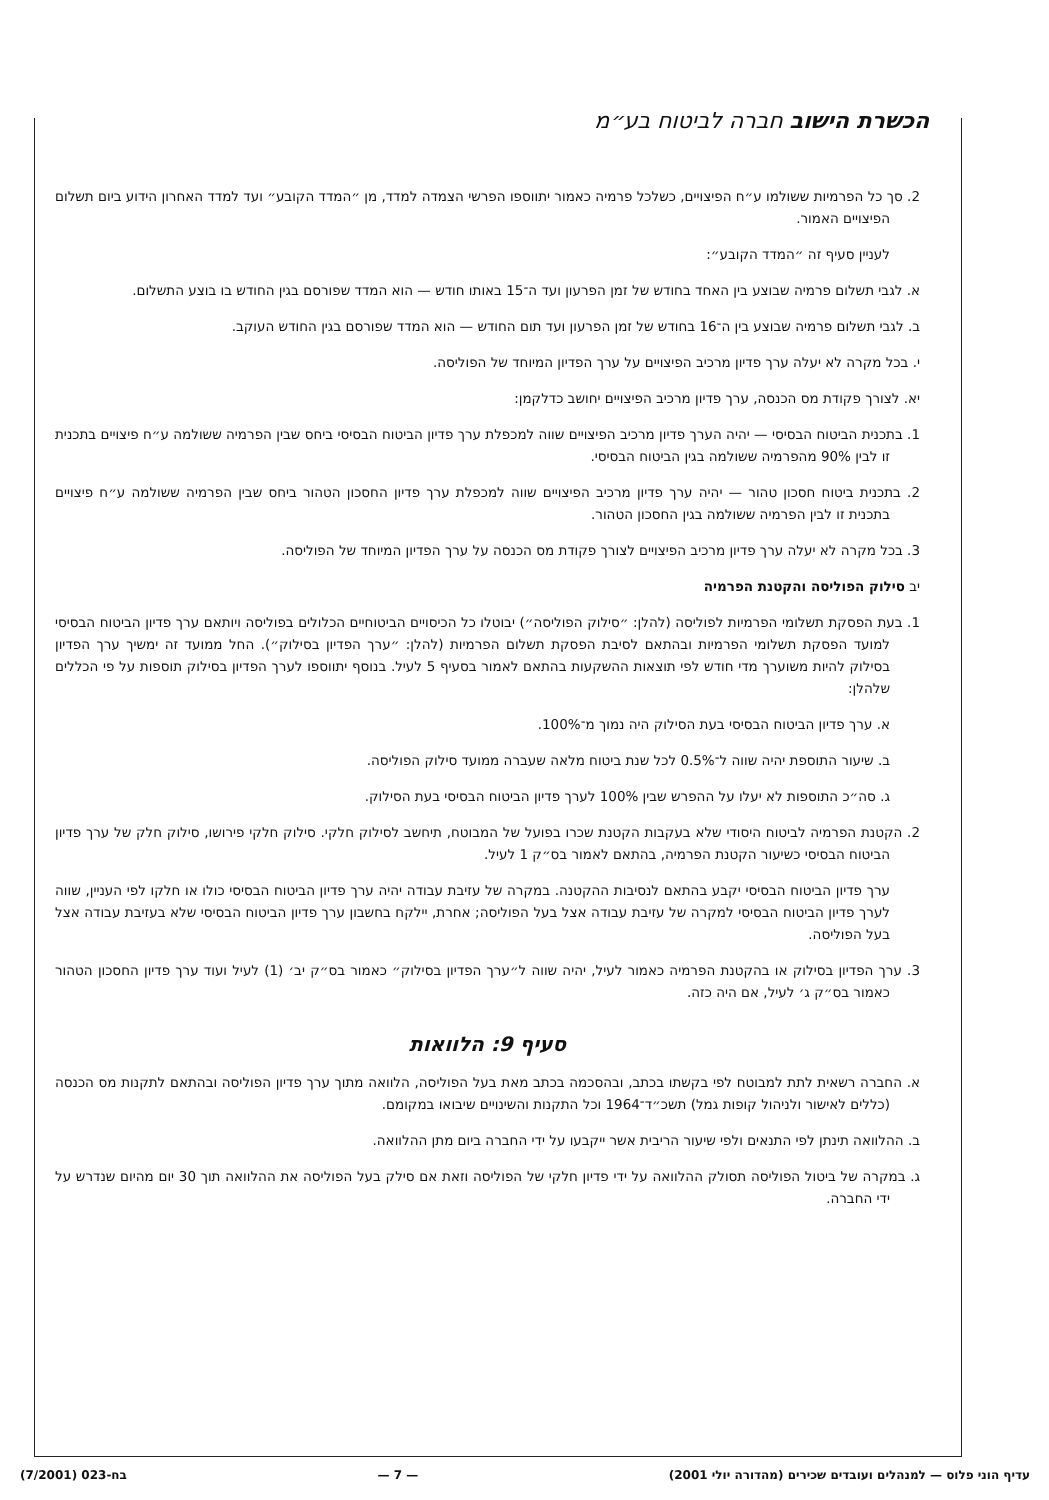הכשרת הישוב חברה לביטוח בע״מ
2. סך כל הפרמיות ששולמו ע״ח הפיצויים, כשלכל פרמיה כאמור יתווספו הפרשי הצמדה למדד, מן ״המדד הקובע״ ועד למדד האחרון הידוע ביום תשלום הפיצויים האמור.
לעניין סעיף זה ״המדד הקובע״:
א. לגבי תשלום פרמיה שבוצע בין האחד בחודש של זמן הפרעון ועד ה־15 באותו חודש — הוא המדד שפורסם בגין החודש בו בוצע התשלום.
ב. לגבי תשלום פרמיה שבוצע בין ה־16 בחודש של זמן הפרעון ועד תום החודש — הוא המדד שפורסם בגין החודש העוקב.
י. בכל מקרה לא יעלה ערך פדיון מרכיב הפיצויים על ערך הפדיון המיוחד של הפוליסה.
יא. לצורך פקודת מס הכנסה, ערך פדיון מרכיב הפיצויים יחושב כדלקמן:
1. בתכנית הביטוח הבסיסי — יהיה הערך פדיון מרכיב הפיצויים שווה למכפלת ערך פדיון הביטוח הבסיסי ביחס שבין הפרמיה ששולמה ע״ח פיצויים בתכנית זו לבין 90% מהפרמיה ששולמה בגין הביטוח הבסיסי.
2. בתכנית ביטוח חסכון טהור — יהיה ערך פדיון מרכיב הפיצויים שווה למכפלת ערך פדיון החסכון הטהור ביחס שבין הפרמיה ששולמה ע״ח פיצויים בתכנית זו לבין הפרמיה ששולמה בגין החסכון הטהור.
3. בכל מקרה לא יעלה ערך פדיון מרכיב הפיצויים לצורך פקודת מס הכנסה על ערך הפדיון המיוחד של הפוליסה.
יב סילוק הפוליסה והקטנת הפרמיה
1. בעת הפסקת תשלומי הפרמיות לפוליסה (להלן: ״סילוק הפוליסה״) יבוטלו כל הכיסויים הביטוחיים הכלולים בפוליסה ויותאם ערך פדיון הביטוח הבסיסי למועד הפסקת תשלומי הפרמיות ובהתאם לסיבת הפסקת תשלום הפרמיות (להלן: ״ערך הפדיון בסילוק״). החל ממועד זה ימשיך ערך הפדיון בסילוק להיות משוערך מדי חודש לפי תוצאות ההשקעות בהתאם לאמור בסעיף 5 לעיל. בנוסף יתווספו לערך הפדיון בסילוק תוספות על פי הכללים שלהלן:
א. ערך פדיון הביטוח הבסיסי בעת הסילוק היה נמוך מ־100%.
ב. שיעור התוספת יהיה שווה ל־0.5% לכל שנת ביטוח מלאה שעברה ממועד סילוק הפוליסה.
ג. סה״כ התוספות לא יעלו על ההפרש שבין 100% לערך פדיון הביטוח הבסיסי בעת הסילוק.
2. הקטנת הפרמיה לביטוח היסודי שלא בעקבות הקטנת שכרו בפועל של המבוטח, תיחשב לסילוק חלקי. סילוק חלקי פירושו, סילוק חלק של ערך פדיון הביטוח הבסיסי כשיעור הקטנת הפרמיה, בהתאם לאמור בס״ק 1 לעיל.
ערך פדיון הביטוח הבסיסי יקבע בהתאם לנסיבות ההקטנה. במקרה של עזיבת עבודה יהיה ערך פדיון הביטוח הבסיסי כולו או חלקו לפי העניין, שווה לערך פדיון הביטוח הבסיסי למקרה של עזיבת עבודה אצל בעל הפוליסה; אחרת, יילקח בחשבון ערך פדיון הביטוח הבסיסי שלא בעזיבת עבודה אצל בעל הפוליסה.
3. ערך הפדיון בסילוק או בהקטנת הפרמיה כאמור לעיל, יהיה שווה ל״ערך הפדיון בסילוק״ כאמור בס״ק יב׳ (1) לעיל ועוד ערך פדיון החסכון הטהור כאמור בס״ק ג׳ לעיל, אם היה כזה.
סעיף 9: הלוואות
א. החברה רשאית לתת למבוטח לפי בקשתו בכתב, ובהסכמה בכתב מאת בעל הפוליסה, הלוואה מתוך ערך פדיון הפוליסה ובהתאם לתקנות מס הכנסה (כללים לאישור ולניהול קופות גמל) תשכ״ד־1964 וכל התקנות והשינויים שיבואו במקומם.
ב. ההלוואה תינתן לפי התנאים ולפי שיעור הריבית אשר ייקבעו על ידי החברה ביום מתן ההלוואה.
ג. במקרה של ביטול הפוליסה תסולק ההלוואה על ידי פדיון חלקי של הפוליסה וזאת אם סילק בעל הפוליסה את ההלוואה תוך 30 יום מהיום שנדרש על ידי החברה.
עדיף הוני פלוס — למנהלים ועובדים שכירים (מהדורה יולי 2001) — 7 — בח-023 (7/2001)